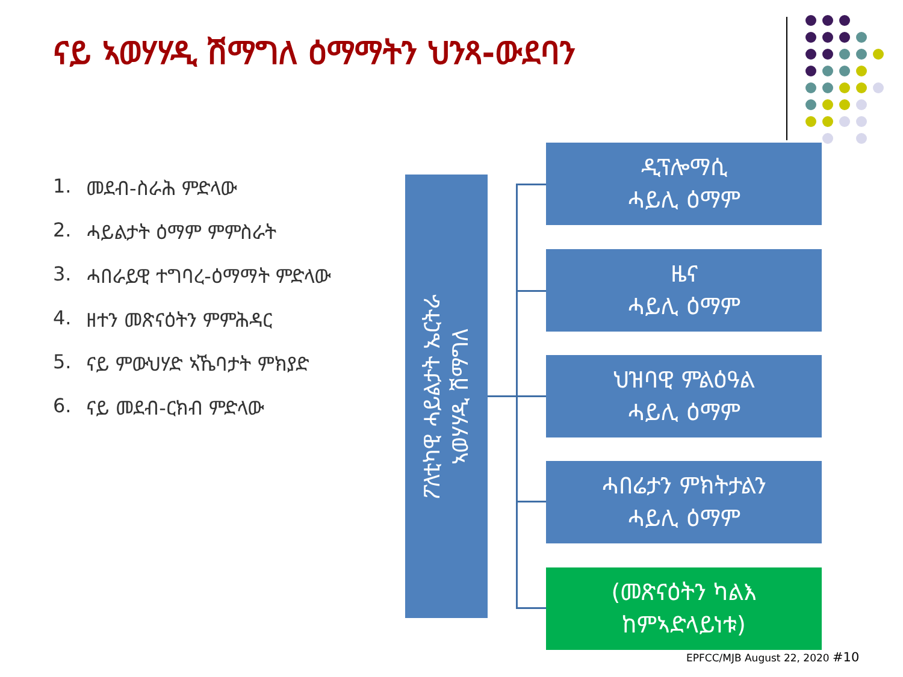ናይ ኣወሃሃዲ ሽማግለ ዕማማትን ህንጻ-ውደባን
1. መደብ-ስራሕ ምድላው
2. ሓይልታት ዕማም ምምስራት
3. ሓበራይዊ ተግባረ-ዕማማት ምድላው
4. ዘተን መጽናዕትን ምምሕዳር
5. ናይ ምውህሃድ ኣኼባታት ምክያድ
6. ናይ መደብ-ርክብ ምድላው
ፖለቲካዊ ሓይልታት ኤርትራ
ኣወሃሃዲ ሽማግለ
ዲፕሎማሲ
ሓይሊ ዕማም
ዜና
ሓይሊ ዕማም
ህዝባዊ ምልዕዓል
ሓይሊ ዕማም
ሓበሬታን ምክትታልን
ሓይሊ ዕማም
(መጽናዕትን ካልእ
ከምኣድላይነቱ)
EPFCC/MJB August 22, 2020 #10